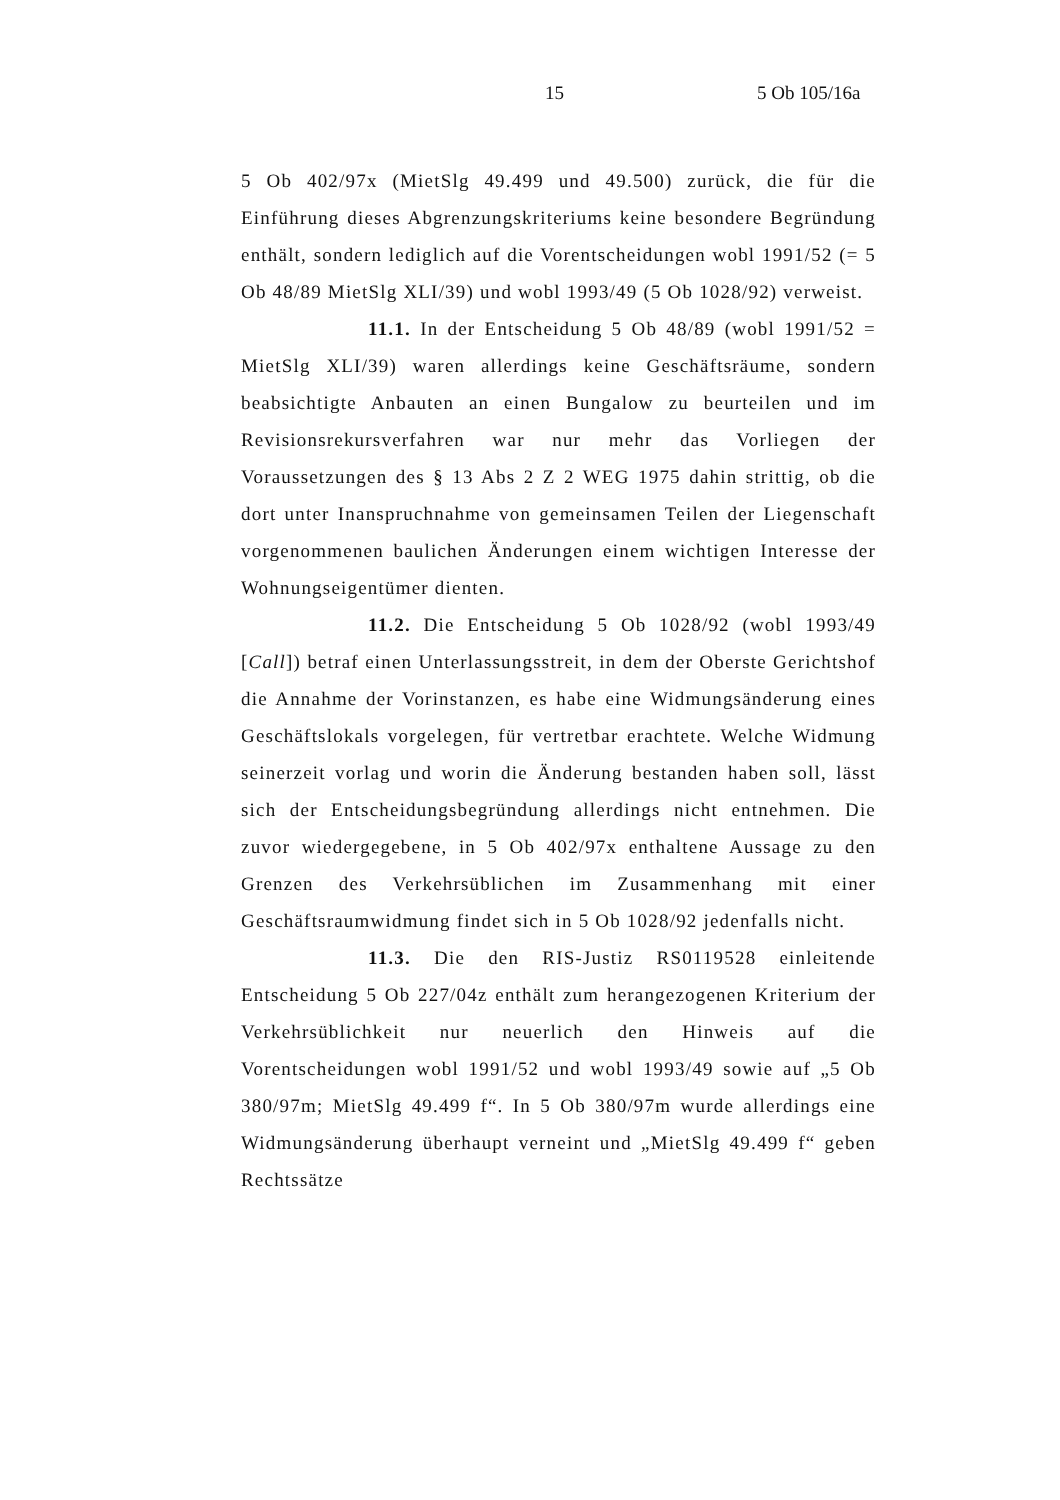15 5 Ob 105/16a
5 Ob 402/97x (MietSlg 49.499 und 49.500) zurück, die für die Einführung dieses Abgrenzungskriteriums keine besondere Begründung enthält, sondern lediglich auf die Vorentscheidungen wobl 1991/52 (= 5 Ob 48/89 MietSlg XLI/39) und wobl 1993/49 (5 Ob 1028/92) verweist.
11.1. In der Entscheidung 5 Ob 48/89 (wobl 1991/52 = MietSlg XLI/39) waren allerdings keine Geschäftsräume, sondern beabsichtigte Anbauten an einen Bungalow zu beurteilen und im Revisionsrekursverfahren war nur mehr das Vorliegen der Voraussetzungen des § 13 Abs 2 Z 2 WEG 1975 dahin strittig, ob die dort unter Inanspruchnahme von gemeinsamen Teilen der Liegenschaft vorgenommenen baulichen Änderungen einem wichtigen Interesse der Wohnungseigentümer dienten.
11.2. Die Entscheidung 5 Ob 1028/92 (wobl 1993/49 [Call]) betraf einen Unterlassungsstreit, in dem der Oberste Gerichtshof die Annahme der Vorinstanzen, es habe eine Widmungsänderung eines Geschäftslokals vorgelegen, für vertretbar erachtete. Welche Widmung seinerzeit vorlag und worin die Änderung bestanden haben soll, lässt sich der Entscheidungsbegründung allerdings nicht entnehmen. Die zuvor wiedergegebene, in 5 Ob 402/97x enthaltene Aussage zu den Grenzen des Verkehrsüblichen im Zusammenhang mit einer Geschäftsraumwidmung findet sich in 5 Ob 1028/92 jedenfalls nicht.
11.3. Die den RIS-Justiz RS0119528 einleitende Entscheidung 5 Ob 227/04z enthält zum herangezogenen Kriterium der Verkehrsüblichkeit nur neuerlich den Hinweis auf die Vorentscheidungen wobl 1991/52 und wobl 1993/49 sowie auf „5 Ob 380/97m; MietSlg 49.499 f“. In 5 Ob 380/97m wurde allerdings eine Widmungsänderung überhaupt verneint und „MietSlg 49.499 f“ geben Rechtssätze